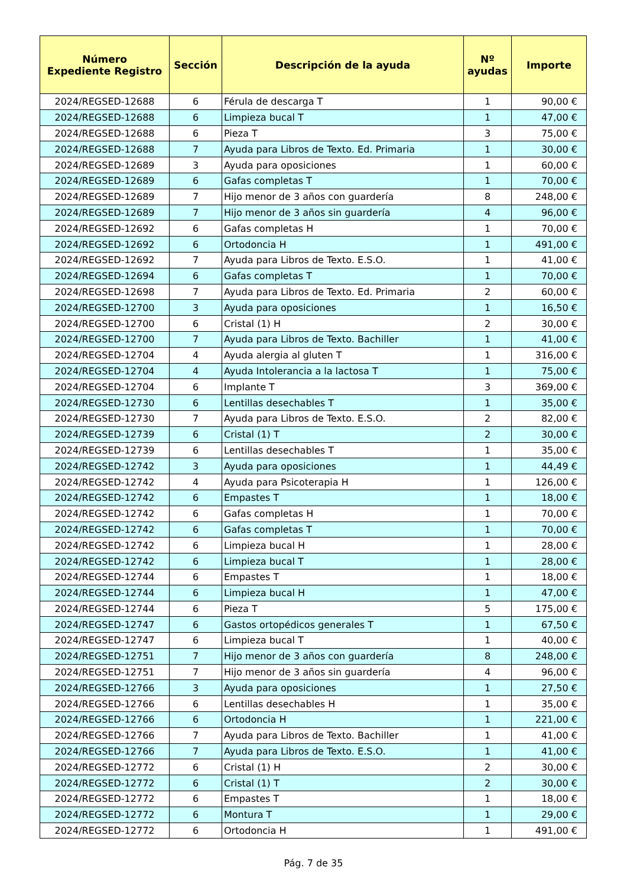| Número Expediente Registro | Sección | Descripción de la ayuda | Nº ayudas | Importe |
| --- | --- | --- | --- | --- |
| 2024/REGSED-12688 | 6 | Férula de descarga T | 1 | 90,00 € |
| 2024/REGSED-12688 | 6 | Limpieza bucal T | 1 | 47,00 € |
| 2024/REGSED-12688 | 6 | Pieza T | 3 | 75,00 € |
| 2024/REGSED-12688 | 7 | Ayuda para Libros de Texto. Ed. Primaria | 1 | 30,00 € |
| 2024/REGSED-12689 | 3 | Ayuda para oposiciones | 1 | 60,00 € |
| 2024/REGSED-12689 | 6 | Gafas completas T | 1 | 70,00 € |
| 2024/REGSED-12689 | 7 | Hijo menor de 3 años con guardería | 8 | 248,00 € |
| 2024/REGSED-12689 | 7 | Hijo menor de 3 años sin guardería | 4 | 96,00 € |
| 2024/REGSED-12692 | 6 | Gafas completas H | 1 | 70,00 € |
| 2024/REGSED-12692 | 6 | Ortodoncia H | 1 | 491,00 € |
| 2024/REGSED-12692 | 7 | Ayuda para Libros de Texto. E.S.O. | 1 | 41,00 € |
| 2024/REGSED-12694 | 6 | Gafas completas T | 1 | 70,00 € |
| 2024/REGSED-12698 | 7 | Ayuda para Libros de Texto. Ed. Primaria | 2 | 60,00 € |
| 2024/REGSED-12700 | 3 | Ayuda para oposiciones | 1 | 16,50 € |
| 2024/REGSED-12700 | 6 | Cristal (1) H | 2 | 30,00 € |
| 2024/REGSED-12700 | 7 | Ayuda para Libros de Texto. Bachiller | 1 | 41,00 € |
| 2024/REGSED-12704 | 4 | Ayuda alergia al gluten T | 1 | 316,00 € |
| 2024/REGSED-12704 | 4 | Ayuda Intolerancia a la lactosa T | 1 | 75,00 € |
| 2024/REGSED-12704 | 6 | Implante T | 3 | 369,00 € |
| 2024/REGSED-12730 | 6 | Lentillas desechables T | 1 | 35,00 € |
| 2024/REGSED-12730 | 7 | Ayuda para Libros de Texto. E.S.O. | 2 | 82,00 € |
| 2024/REGSED-12739 | 6 | Cristal (1) T | 2 | 30,00 € |
| 2024/REGSED-12739 | 6 | Lentillas desechables T | 1 | 35,00 € |
| 2024/REGSED-12742 | 3 | Ayuda para oposiciones | 1 | 44,49 € |
| 2024/REGSED-12742 | 4 | Ayuda para Psicoterapia H | 1 | 126,00 € |
| 2024/REGSED-12742 | 6 | Empastes T | 1 | 18,00 € |
| 2024/REGSED-12742 | 6 | Gafas completas H | 1 | 70,00 € |
| 2024/REGSED-12742 | 6 | Gafas completas T | 1 | 70,00 € |
| 2024/REGSED-12742 | 6 | Limpieza bucal H | 1 | 28,00 € |
| 2024/REGSED-12742 | 6 | Limpieza bucal T | 1 | 28,00 € |
| 2024/REGSED-12744 | 6 | Empastes T | 1 | 18,00 € |
| 2024/REGSED-12744 | 6 | Limpieza bucal H | 1 | 47,00 € |
| 2024/REGSED-12744 | 6 | Pieza T | 5 | 175,00 € |
| 2024/REGSED-12747 | 6 | Gastos ortopédicos generales T | 1 | 67,50 € |
| 2024/REGSED-12747 | 6 | Limpieza bucal T | 1 | 40,00 € |
| 2024/REGSED-12751 | 7 | Hijo menor de 3 años con guardería | 8 | 248,00 € |
| 2024/REGSED-12751 | 7 | Hijo menor de 3 años sin guardería | 4 | 96,00 € |
| 2024/REGSED-12766 | 3 | Ayuda para oposiciones | 1 | 27,50 € |
| 2024/REGSED-12766 | 6 | Lentillas desechables H | 1 | 35,00 € |
| 2024/REGSED-12766 | 6 | Ortodoncia H | 1 | 221,00 € |
| 2024/REGSED-12766 | 7 | Ayuda para Libros de Texto. Bachiller | 1 | 41,00 € |
| 2024/REGSED-12766 | 7 | Ayuda para Libros de Texto. E.S.O. | 1 | 41,00 € |
| 2024/REGSED-12772 | 6 | Cristal (1) H | 2 | 30,00 € |
| 2024/REGSED-12772 | 6 | Cristal (1) T | 2 | 30,00 € |
| 2024/REGSED-12772 | 6 | Empastes T | 1 | 18,00 € |
| 2024/REGSED-12772 | 6 | Montura T | 1 | 29,00 € |
| 2024/REGSED-12772 | 6 | Ortodoncia H | 1 | 491,00 € |
Pág. 7 de 35